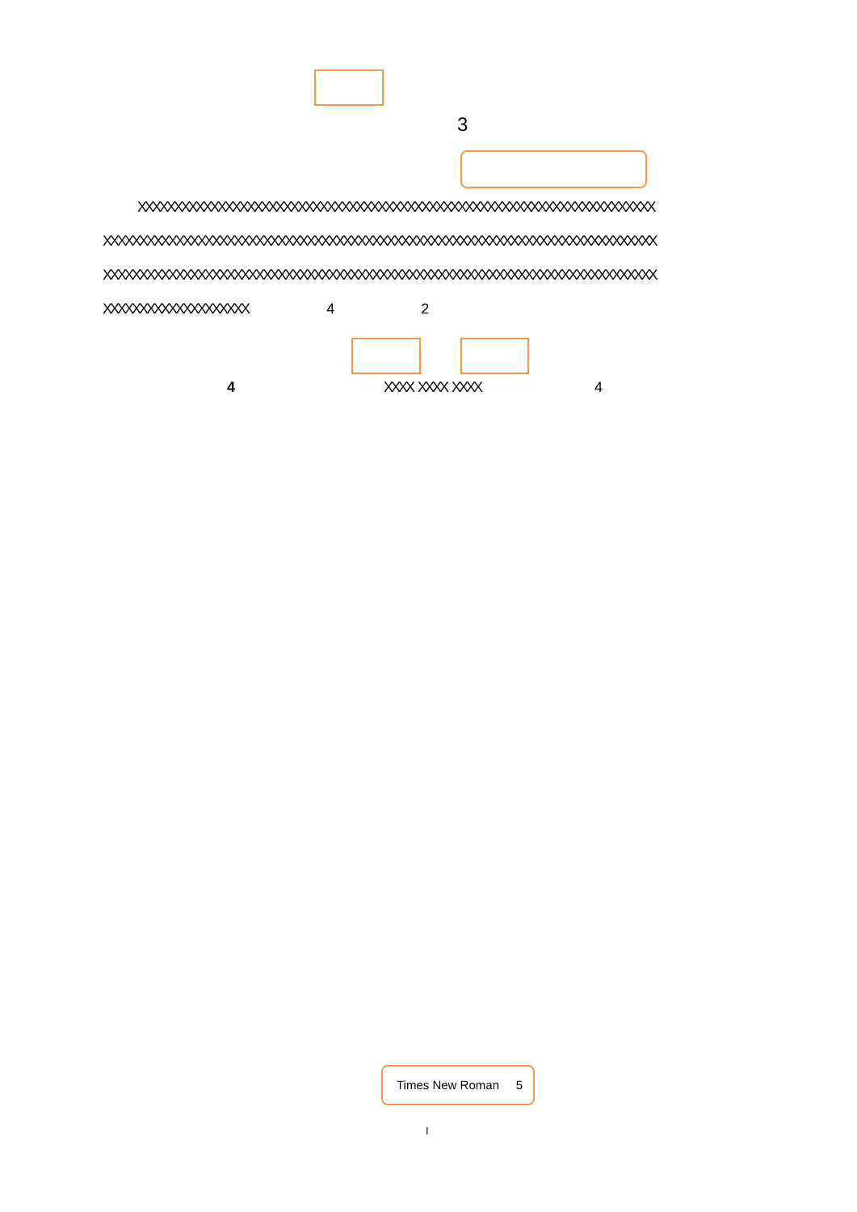3
XXXXXXXXXXXXXXXXXXXXXXXXXXXXXXXXXXXXXXXXXXXXXXXXXXXXXXXXXXXXXXXXXXXXXXX
XXXXXXXXXXXXXXXXXXXXXXXXXXXXXXXXXXXXXXXXXXXXXXXXXXXXXXXXXXXXXXXXXXXXXXXXXXXX
XXXXXXXXXXXXXXXXXXXXXXXXXXXXXXXXXXXXXXXXXXXXXXXXXXXXXXXXXXXXXXXXXXXXXXXXXXXX
XXXXXXXXXXXXXXXXXXXX 4 2
4 XXXX XXXX XXXX 4
Times New Roman 5
I